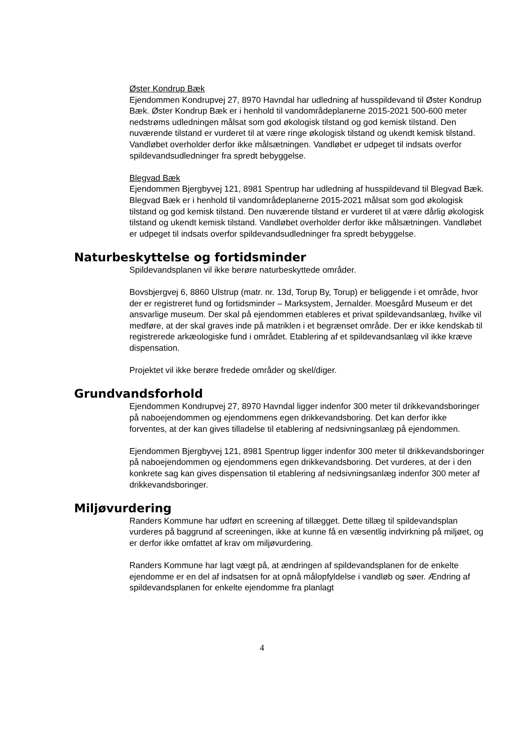Øster Kondrup Bæk
Ejendommen Kondrupvej 27, 8970 Havndal har udledning af husspildevand til Øster Kondrup Bæk. Øster Kondrup Bæk er i henhold til vandområdeplanerne 2015-2021 500-600 meter nedstrøms udledningen målsat som god økologisk tilstand og god kemisk tilstand. Den nuværende tilstand er vurderet til at være ringe økologisk tilstand og ukendt kemisk tilstand. Vandløbet overholder derfor ikke målsætningen. Vandløbet er udpeget til indsats overfor spildevandsudledninger fra spredt bebyggelse.
Blegvad Bæk
Ejendommen Bjergbyvej 121, 8981 Spentrup har udledning af husspildevand til Blegvad Bæk. Blegvad Bæk er i henhold til vandområdeplanerne 2015-2021 målsat som god økologisk tilstand og god kemisk tilstand. Den nuværende tilstand er vurderet til at være dårlig økologisk tilstand og ukendt kemisk tilstand. Vandløbet overholder derfor ikke målsætningen. Vandløbet er udpeget til indsats overfor spildevandsudledninger fra spredt bebyggelse.
Naturbeskyttelse og fortidsminder
Spildevandsplanen vil ikke berøre naturbeskyttede områder.
Bovsbjergvej 6, 8860 Ulstrup (matr. nr. 13d, Torup By, Torup) er beliggende i et område, hvor der er registreret fund og fortidsminder – Marksystem, Jernalder. Moesgård Museum er det ansvarlige museum. Der skal på ejendommen etableres et privat spildevandsanlæg, hvilke vil medføre, at der skal graves inde på matriklen i et begrænset område. Der er ikke kendskab til registrerede arkæologiske fund i området. Etablering af et spildevandsanlæg vil ikke kræve dispensation.
Projektet vil ikke berøre fredede områder og skel/diger.
Grundvandsforhold
Ejendommen Kondrupvej 27, 8970 Havndal ligger indenfor 300 meter til drikkevandsboringer på naboejendommen og ejendommens egen drikkevandsboring. Det kan derfor ikke forventes, at der kan gives tilladelse til etablering af nedsivningsanlæg på ejendommen.
Ejendommen Bjergbyvej 121, 8981 Spentrup ligger indenfor 300 meter til drikkevandsboringer på naboejendommen og ejendommens egen drikkevandsboring. Det vurderes, at der i den konkrete sag kan gives dispensation til etablering af nedsivningsanlæg indenfor 300 meter af drikkevandsboringer.
Miljøvurdering
Randers Kommune har udført en screening af tillægget. Dette tillæg til spildevandsplan vurderes på baggrund af screeningen, ikke at kunne få en væsentlig indvirkning på miljøet, og er derfor ikke omfattet af krav om miljøvurdering.
Randers Kommune har lagt vægt på, at ændringen af spildevandsplanen for de enkelte ejendomme er en del af indsatsen for at opnå målopfyldelse i vandløb og søer. Ændring af spildevandsplanen for enkelte ejendomme fra planlagt
4